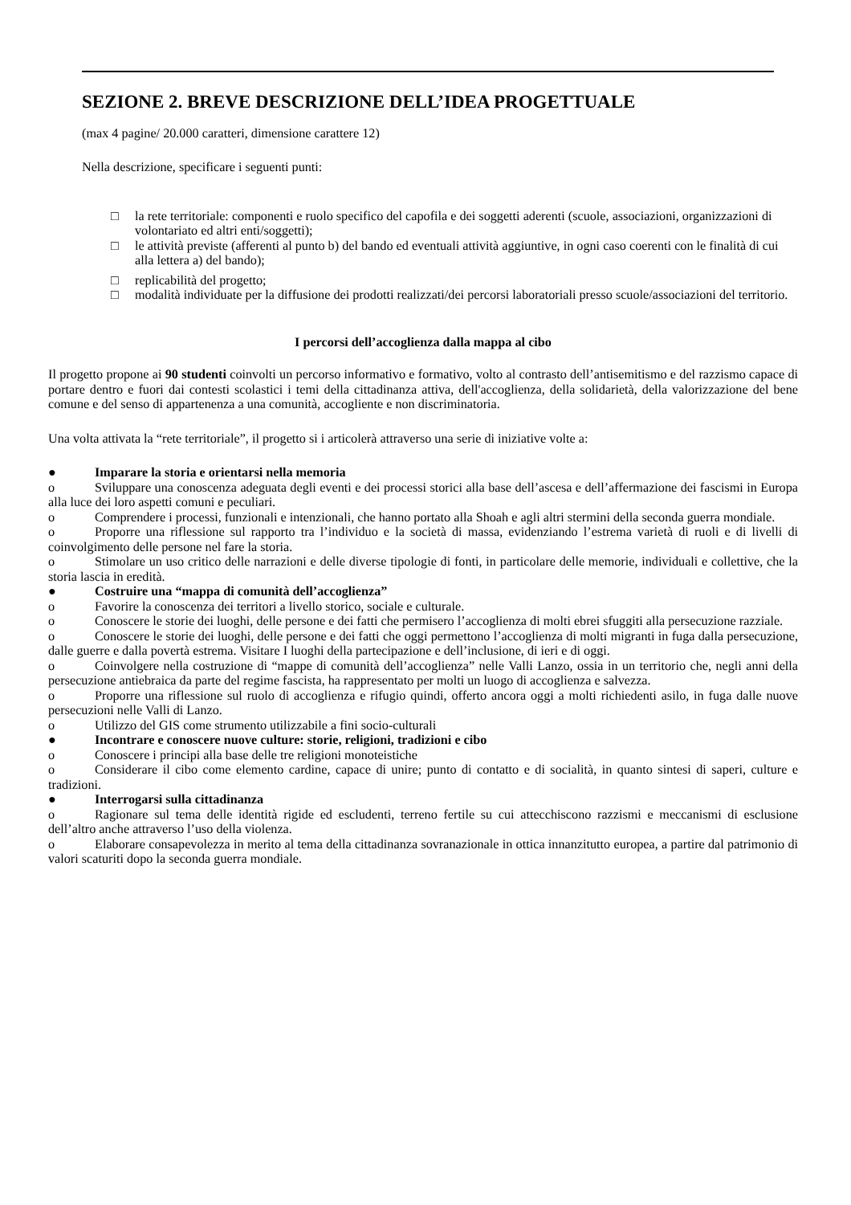SEZIONE 2. BREVE DESCRIZIONE DELL’IDEA PROGETTUALE
(max 4 pagine/ 20.000 caratteri, dimensione carattere 12)
Nella descrizione, specificare i seguenti punti:
□ la rete territoriale: componenti e ruolo specifico del capofila e dei soggetti aderenti (scuole, associazioni, organizzazioni di volontariato ed altri enti/soggetti);
□ le attività previste (afferenti al punto b) del bando ed eventuali attività aggiuntive, in ogni caso coerenti con le finalità di cui alla lettera a) del bando);
□ replicabilità del progetto;
□ modalità individuate per la diffusione dei prodotti realizzati/dei percorsi laboratoriali presso scuole/associazioni del territorio.
I percorsi dell’accoglienza dalla mappa al cibo
Il progetto propone ai 90 studenti coinvolti un percorso informativo e formativo, volto al contrasto dell’antisemitismo e del razzismo capace di portare dentro e fuori dai contesti scolastici i temi della cittadinanza attiva, dell'accoglienza, della solidarietà, della valorizzazione del bene comune e del senso di appartenenza a una comunità, accogliente e non discriminatoria.
Una volta attivata la “rete territoriale”, il progetto si i articolerà attraverso una serie di iniziative volte a:
● Imparare la storia e orientarsi nella memoria
o Sviluppare una conoscenza adeguata degli eventi e dei processi storici alla base dell’ascesa e dell’affermazione dei fascismi in Europa alla luce dei loro aspetti comuni e peculiari.
o Comprendere i processi, funzionali e intenzionali, che hanno portato alla Shoah e agli altri stermini della seconda guerra mondiale.
o Proporre una riflessione sul rapporto tra l’individuo e la società di massa, evidenziando l’estrema varietà di ruoli e di livelli di coinvolgimento delle persone nel fare la storia.
o Stimolare un uso critico delle narrazioni e delle diverse tipologie di fonti, in particolare delle memorie, individuali e collettive, che la storia lascia in eredità.
● Costruire una “mappa di comunità dell’accoglienza”
o Favorire la conoscenza dei territori a livello storico, sociale e culturale.
o Conoscere le storie dei luoghi, delle persone e dei fatti che permisero l’accoglienza di molti ebrei sfuggiti alla persecuzione razziale.
o Conoscere le storie dei luoghi, delle persone e dei fatti che oggi permettono l’accoglienza di molti migranti in fuga dalla persecuzione, dalle guerre e dalla povertà estrema. Visitare I luoghi della partecipazione e dell’inclusione, di ieri e di oggi.
o Coinvolgere nella costruzione di “mappe di comunità dell’accoglienza” nelle Valli Lanzo, ossia in un territorio che, negli anni della persecuzione antiebraica da parte del regime fascista, ha rappresentato per molti un luogo di accoglienza e salvezza.
o Proporre una riflessione sul ruolo di accoglienza e rifugio quindi, offerto ancora oggi a molti richiedenti asilo, in fuga dalle nuove persecuzioni nelle Valli di Lanzo.
o Utilizzo del GIS come strumento utilizzabile a fini socio-culturali
● Incontrare e conoscere nuove culture: storie, religioni, tradizioni e cibo
o Conoscere i principi alla base delle tre religioni monoteistiche
o Considerare il cibo come elemento cardine, capace di unire; punto di contatto e di socialità, in quanto sintesi di saperi, culture e tradizioni.
● Interrogarsi sulla cittadinanza
o Ragionare sul tema delle identità rigide ed escludenti, terreno fertile su cui attecchiscono razzismi e meccanismi di esclusione dell’altro anche attraverso l’uso della violenza.
o Elaborare consapevolezza in merito al tema della cittadinanza sovranazionale in ottica innanzitutto europea, a partire dal patrimonio di valori scaturiti dopo la seconda guerra mondiale.